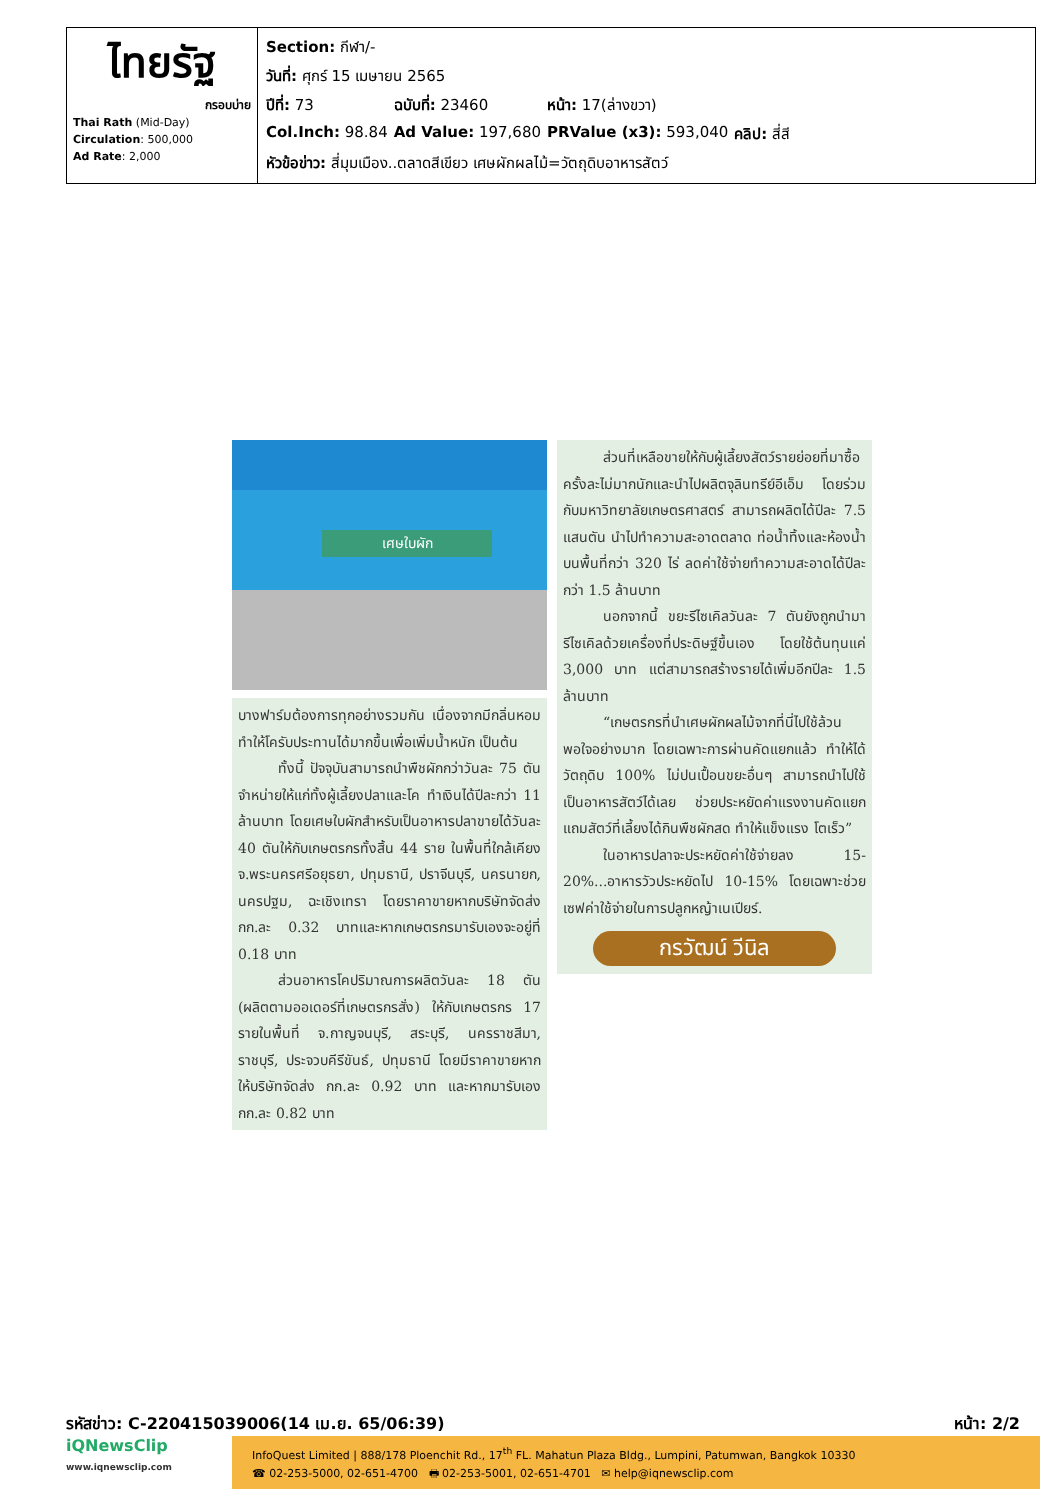| ไทยรัฐ กรอบบ่าย Thai Rath (Mid-Day) Circulation : 500,000 Ad Rate : 2,000 | / Section: กีฬา/- / / / / / วันที่: ศุกร์ 15 เมษายน 2565 / / / / / ปีที่: 73 / ฉบับที่: 23460 / หน้า: 17(ล่างขวา) / / / Col.Inch: 98.84 / Ad Value: 197,680 / PRValue (x3): 593,040 / คลิป: สี่สี / / หัวข้อข่าว: สี่มุมเมือง..ตลาดสีเขียว เศษผักผลไม้=วัตถุดิบอาหารสัตว์ / / / / |
เศษใบผัก
บางฟาร์มต้องการทุกอย่างรวมกัน เนื่องจากมีกลิ่นหอมทำให้โครับประทานได้มากขึ้นเพื่อเพิ่มน้ำหนัก เป็นต้น
ทั้งนี้ ปัจจุบันสามารถนำพืชผักกว่าวันละ 75 ตันจำหน่ายให้แก่ทั้งผู้เลี้ยงปลาและโค ทำเงินได้ปีละกว่า 11 ล้านบาท โดยเศษใบผักสำหรับเป็นอาหารปลาขายได้วันละ 40 ตันให้กับเกษตรกรทั้งสิ้น 44 ราย ในพื้นที่ใกล้เคียง จ.พระนครศรีอยุธยา, ปทุมธานี, ปราจีนบุรี, นครนายก, นครปฐม, ฉะเชิงเทรา โดยราคาขายหากบริษัทจัดส่ง กก.ละ 0.32 บาทและหากเกษตรกรมารับเองจะอยู่ที่ 0.18 บาท
ส่วนอาหารโคปริมาณการผลิตวันละ 18 ตัน (ผลิตตามออเดอร์ที่เกษตรกรสั่ง) ให้กับเกษตรกร 17 รายในพื้นที่ จ.กาญจนบุรี, สระบุรี, นครราชสีมา, ราชบุรี, ประจวบคีรีขันธ์, ปทุมธานี โดยมีราคาขายหากให้บริษัทจัดส่ง กก.ละ 0.92 บาท และหากมารับเอง กก.ละ 0.82 บาท
ส่วนที่เหลือขายให้กับผู้เลี้ยงสัตว์รายย่อยที่มาซื้อครั้งละไม่มากนักและนำไปผลิตจุลินทรีย์อีเอ็ม โดยร่วมกับมหาวิทยาลัยเกษตรศาสตร์ สามารถผลิตได้ปีละ 7.5 แสนตัน นำไปทำความสะอาดตลาด ท่อน้ำทิ้งและห้องน้ำ บนพื้นที่กว่า 320 ไร่ ลดค่าใช้จ่ายทำความสะอาดได้ปีละกว่า 1.5 ล้านบาท
นอกจากนี้ ขยะรีไซเคิลวันละ 7 ตันยังถูกนำมารีไซเคิลด้วยเครื่องที่ประดิษฐ์ขึ้นเอง โดยใช้ต้นทุนแค่ 3,000 บาท แต่สามารถสร้างรายได้เพิ่มอีกปีละ 1.5 ล้านบาท
“เกษตรกรที่นำเศษผักผลไม้จากที่นี่ไปใช้ล้วนพอใจอย่างมาก โดยเฉพาะการผ่านคัดแยกแล้ว ทำให้ได้วัตถุดิบ 100% ไม่ปนเปื้อนขยะอื่นๆ สามารถนำไปใช้เป็นอาหารสัตว์ได้เลย ช่วยประหยัดค่าแรงงานคัดแยก แถมสัตว์ที่เลี้ยงได้กินพืชผักสด ทำให้แข็งแรง โตเร็ว”
ในอาหารปลาจะประหยัดค่าใช้จ่ายลง 15-20%...อาหารวัวประหยัดไป 10-15% โดยเฉพาะช่วยเซฟค่าใช้จ่ายในการปลูกหญ้าเนเปียร์.
กรวัฒน์ วีนิล
รหัสข่าว: C-220415039006(14 เม.ย. 65/06:39) หน้า: 2/2
iQNewsClip
www.iqnewsclip.com
InfoQuest Limited | 888/178 Ploenchit Rd., 17<sup>th</sup> FL. Mahatun Plaza Bldg., Lumpini, Patumwan, Bangkok 10330
☎ 02-253-5000, 02-651-4700 🖶 02-253-5001, 02-651-4701 ✉ help@iqnewsclip.com